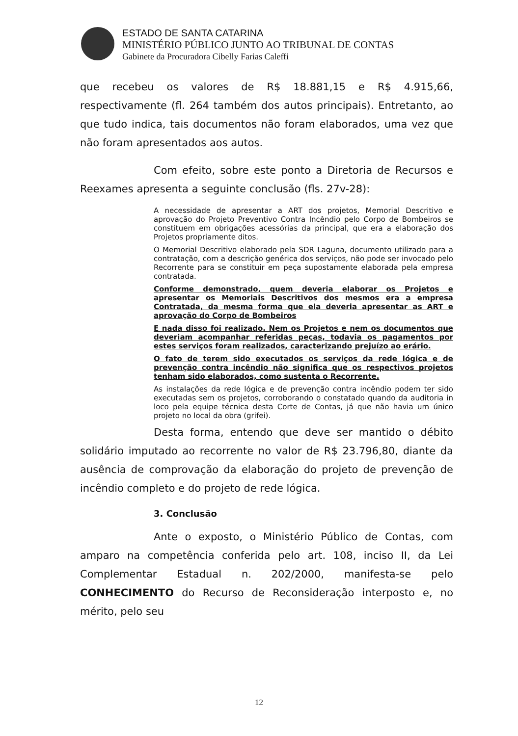ESTADO DE SANTA CATARINA
MINISTÉRIO PÚBLICO JUNTO AO TRIBUNAL DE CONTAS
Gabinete da Procuradora Cibelly Farias Caleffi
que recebeu os valores de R$ 18.881,15 e R$ 4.915,66, respectivamente (fl. 264 também dos autos principais). Entretanto, ao que tudo indica, tais documentos não foram elaborados, uma vez que não foram apresentados aos autos.
Com efeito, sobre este ponto a Diretoria de Recursos e Reexames apresenta a seguinte conclusão (fls. 27v-28):
A necessidade de apresentar a ART dos projetos, Memorial Descritivo e aprovação do Projeto Preventivo Contra Incêndio pelo Corpo de Bombeiros se constituem em obrigações acessórias da principal, que era a elaboração dos Projetos propriamente ditos.
O Memorial Descritivo elaborado pela SDR Laguna, documento utilizado para a contratação, com a descrição genérica dos serviços, não pode ser invocado pelo Recorrente para se constituir em peça supostamente elaborada pela empresa contratada.
Conforme demonstrado, quem deveria elaborar os Projetos e apresentar os Memoriais Descritivos dos mesmos era a empresa Contratada, da mesma forma que ela deveria apresentar as ART e aprovação do Corpo de Bombeiros
E nada disso foi realizado. Nem os Projetos e nem os documentos que deveriam acompanhar referidas peças, todavia os pagamentos por estes serviços foram realizados, caracterizando prejuízo ao erário.
O fato de terem sido executados os serviços da rede lógica e de prevenção contra incêndio não significa que os respectivos projetos tenham sido elaborados, como sustenta o Recorrente.
As instalações da rede lógica e de prevenção contra incêndio podem ter sido executadas sem os projetos, corroborando o constatado quando da auditoria in loco pela equipe técnica desta Corte de Contas, já que não havia um único projeto no local da obra (grifei).
Desta forma, entendo que deve ser mantido o débito solidário imputado ao recorrente no valor de R$ 23.796,80, diante da ausência de comprovação da elaboração do projeto de prevenção de incêndio completo e do projeto de rede lógica.
3. Conclusão
Ante o exposto, o Ministério Público de Contas, com amparo na competência conferida pelo art. 108, inciso II, da Lei Complementar Estadual n. 202/2000, manifesta-se pelo CONHECIMENTO do Recurso de Reconsideração interposto e, no mérito, pelo seu
12